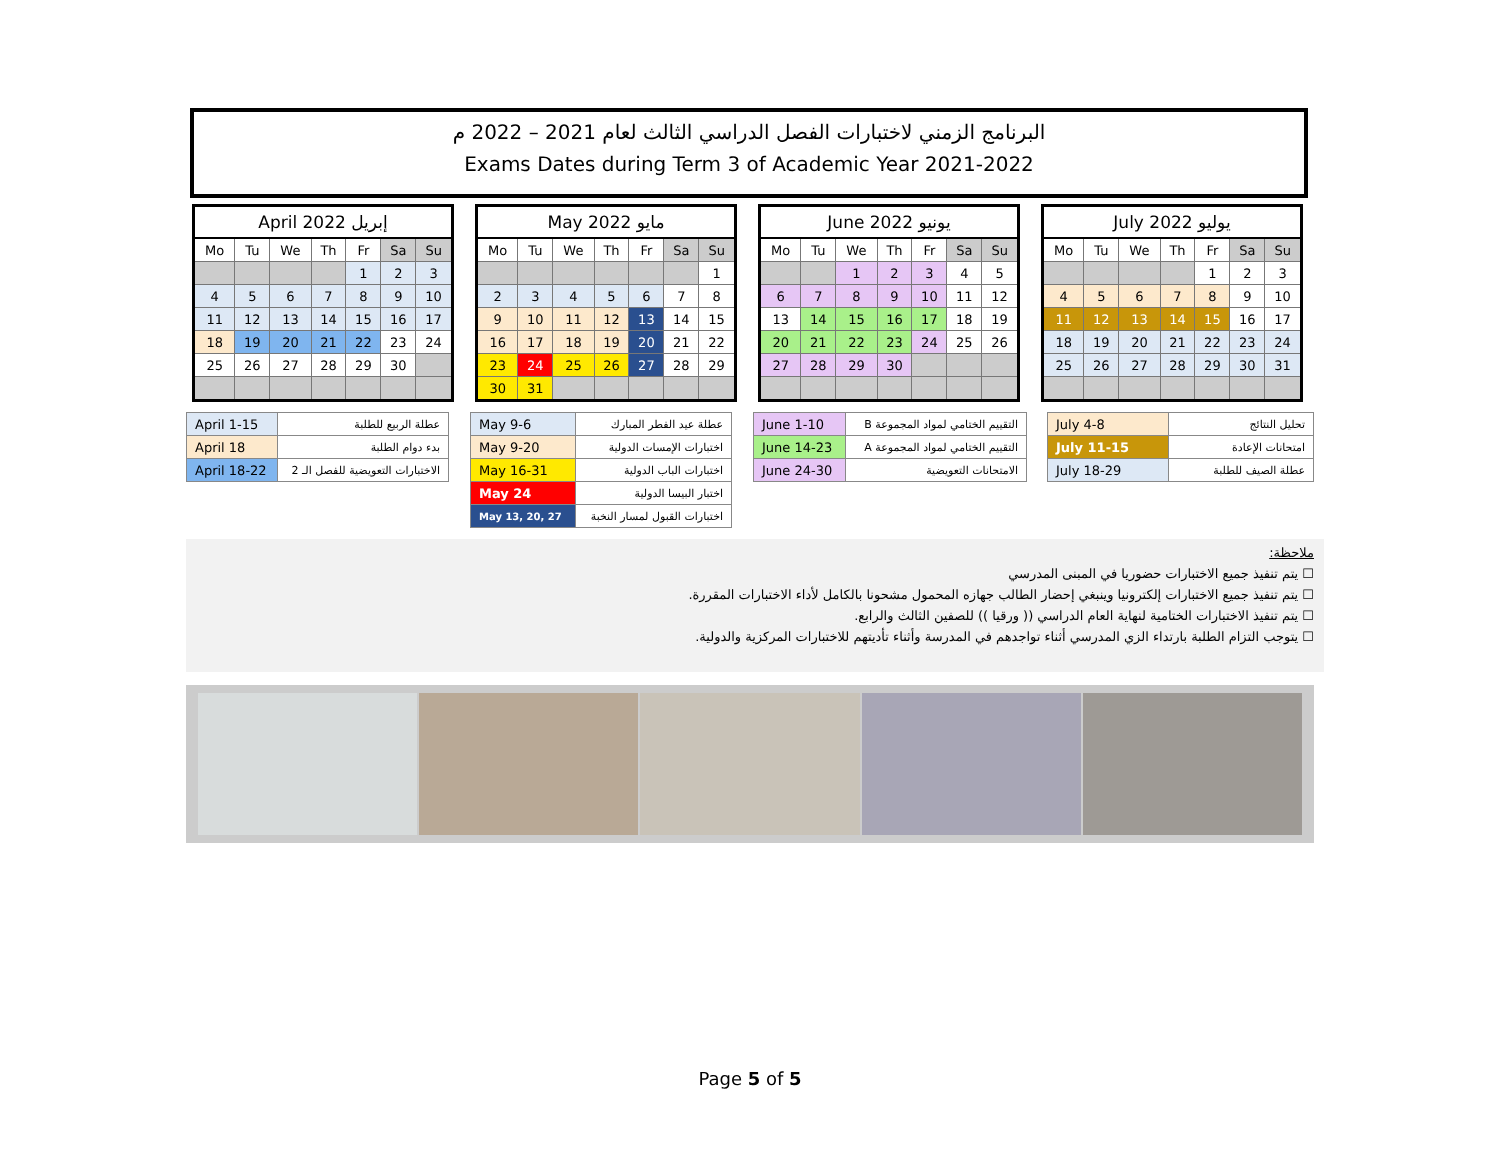البرنامج الزمني لاختبارات الفصل الدراسي الثالث لعام 2021 – 2022 م
Exams Dates during Term 3 of Academic Year 2021-2022
| April 2022 إبريل | | | | | | |
| --- | --- | --- | --- | --- | --- | --- |
| Mo | Tu | We | Th | Fr | Sa | Su |
| | | | | 1 | 2 | 3 |
| 4 | 5 | 6 | 7 | 8 | 9 | 10 |
| 11 | 12 | 13 | 14 | 15 | 16 | 17 |
| 18 | 19 | 20 | 21 | 22 | 23 | 24 |
| 25 | 26 | 27 | 28 | 29 | 30 | |
| May 2022 مايو | | | | | | |
| --- | --- | --- | --- | --- | --- | --- |
| Mo | Tu | We | Th | Fr | Sa | Su |
| | | | | | | 1 |
| 2 | 3 | 4 | 5 | 6 | 7 | 8 |
| 9 | 10 | 11 | 12 | 13 | 14 | 15 |
| 16 | 17 | 18 | 19 | 20 | 21 | 22 |
| 23 | 24 | 25 | 26 | 27 | 28 | 29 |
| 30 | 31 | | | | | |
| June 2022 يونيو | | | | | | |
| --- | --- | --- | --- | --- | --- | --- |
| Mo | Tu | We | Th | Fr | Sa | Su |
| | | 1 | 2 | 3 | 4 | 5 |
| 6 | 7 | 8 | 9 | 10 | 11 | 12 |
| 13 | 14 | 15 | 16 | 17 | 18 | 19 |
| 20 | 21 | 22 | 23 | 24 | 25 | 26 |
| 27 | 28 | 29 | 30 | | | |
| July 2022 يوليو | | | | | | |
| --- | --- | --- | --- | --- | --- | --- |
| Mo | Tu | We | Th | Fr | Sa | Su |
| | | | | 1 | 2 | 3 |
| 4 | 5 | 6 | 7 | 8 | 9 | 10 |
| 11 | 12 | 13 | 14 | 15 | 16 | 17 |
| 18 | 19 | 20 | 21 | 22 | 23 | 24 |
| 25 | 26 | 27 | 28 | 29 | 30 | 31 |
| April 1-15 | عطلة الربيع للطلبة |
| April 18 | بدء دوام الطلبة |
| April 18-22 | الاختبارات التعويضية للفصل الـ 2 |
| May 9-6 | عطلة عيد الفطر المبارك |
| May 9-20 | اختبارات الإمسات الدولية |
| May 16-31 | اختبارات الباب الدولية |
| May 24 | اختبار البيسا الدولية |
| May 13, 20, 27 | اختبارات القبول لمسار النخبة |
| June 1-10 | التقييم الختامي لمواد المجموعة B |
| June 14-23 | التقييم الختامي لمواد المجموعة A |
| June 24-30 | الامتحانات التعويضية |
| July 4-8 | تحليل النتائج |
| July 11-15 | امتحانات الإعادة |
| July 18-29 | عطلة الصيف للطلبة |
ملاحظة:
☐ يتم تنفيذ جميع الاختبارات حضوريا في المبنى المدرسي
☐ يتم تنفيذ جميع الاختبارات إلكترونيا وينبغي إحضار الطالب جهازه المحمول مشحونا بالكامل لأداء الاختبارات المقررة.
☐ يتم تنفيذ الاختبارات الختامية لنهاية العام الدراسي (( ورقيا )) للصفين الثالث والرابع.
☐ يتوجب التزام الطلبة بارتداء الزي المدرسي أثناء تواجدهم في المدرسة وأثناء تأديتهم للاختبارات المركزية والدولية.
Page 5 of 5